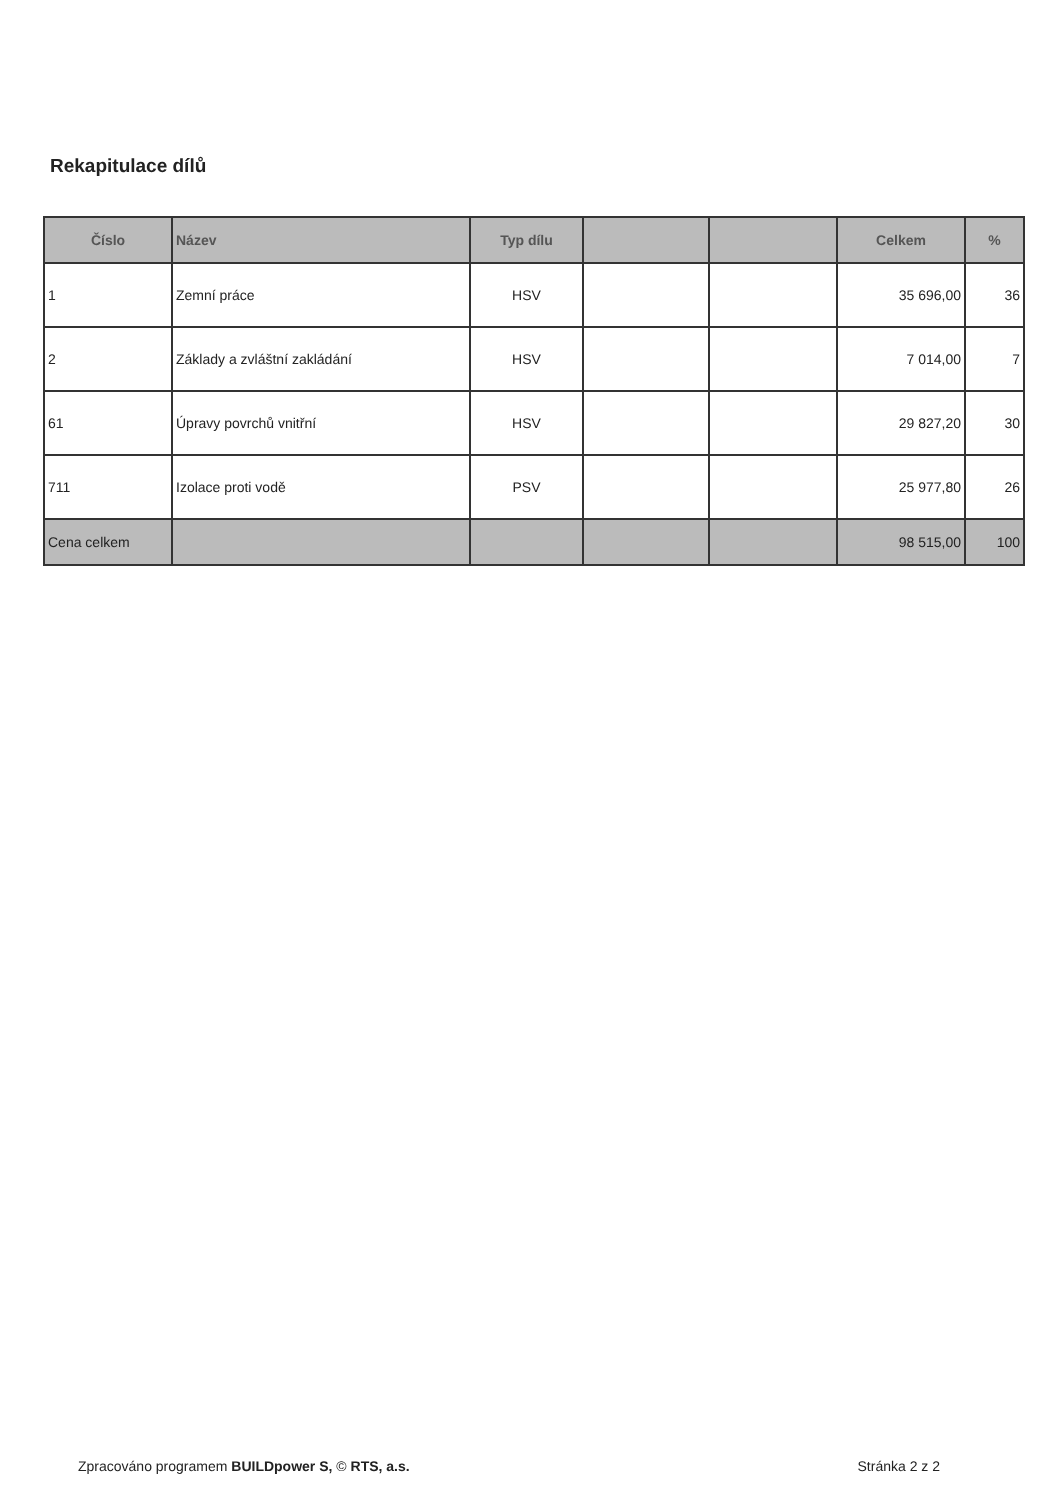Rekapitulace dílů
| Číslo | Název | Typ dílu | | | Celkem | % |
| --- | --- | --- | --- | --- | --- | --- |
| 1 | Zemní práce | HSV | | | 35 696,00 | 36 |
| 2 | Základy a zvláštní zakládání | HSV | | | 7 014,00 | 7 |
| 61 | Úpravy povrchů vnitřní | HSV | | | 29 827,20 | 30 |
| 711 | Izolace proti vodě | PSV | | | 25 977,80 | 26 |
| Cena celkem | | | | | 98 515,00 | 100 |
Zpracováno programem BUILDpower S, © RTS, a.s. Stránka 2 z 2